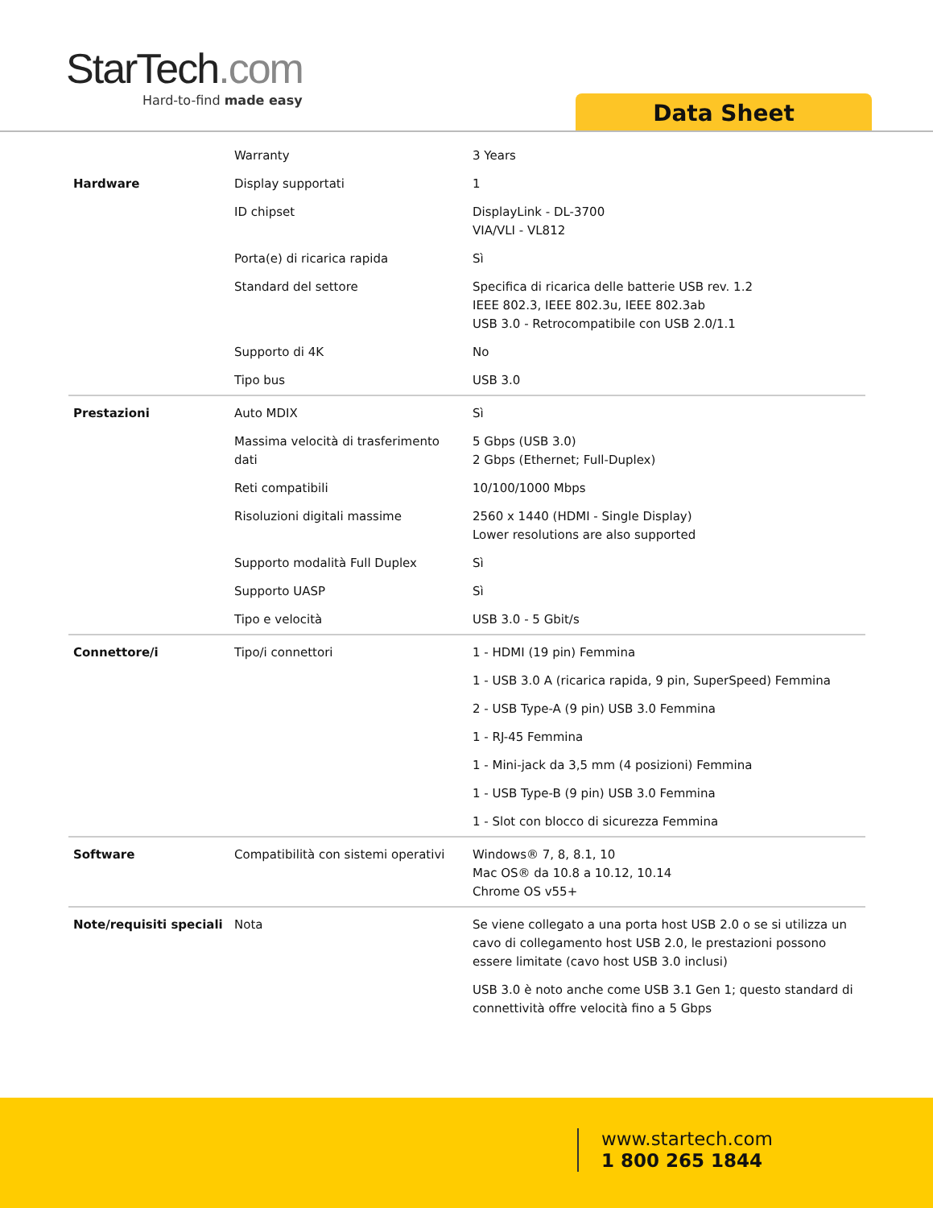StarTech.com
Hard-to-find made easy
Data Sheet
| | Warranty | 3 Years |
| Hardware | Display supportati | 1 |
| | ID chipset | DisplayLink - DL-3700 VIA/VLI - VL812 |
| | Porta(e) di ricarica rapida | Sì |
| | Standard del settore | Specifica di ricarica delle batterie USB rev. 1.2 IEEE 802.3, IEEE 802.3u, IEEE 802.3ab USB 3.0 - Retrocompatibile con USB 2.0/1.1 |
| | Supporto di 4K | No |
| | Tipo bus | USB 3.0 |
| Prestazioni | Auto MDIX | Sì |
| | Massima velocità di trasferimento dati | 5 Gbps (USB 3.0) 2 Gbps (Ethernet; Full-Duplex) |
| | Reti compatibili | 10/100/1000 Mbps |
| | Risoluzioni digitali massime | 2560 x 1440 (HDMI - Single Display) Lower resolutions are also supported |
| | Supporto modalità Full Duplex | Sì |
| | Supporto UASP | Sì |
| | Tipo e velocità | USB 3.0 - 5 Gbit/s |
| Connettore/i | Tipo/i connettori | 1 - HDMI (19 pin) Femmina |
| | | 1 - USB 3.0 A (ricarica rapida, 9 pin, SuperSpeed) Femmina |
| | | 2 - USB Type-A (9 pin) USB 3.0 Femmina |
| | | 1 - RJ-45 Femmina |
| | | 1 - Mini-jack da 3,5 mm (4 posizioni) Femmina |
| | | 1 - USB Type-B (9 pin) USB 3.0 Femmina |
| | | 1 - Slot con blocco di sicurezza Femmina |
| Software | Compatibilità con sistemi operativi | Windows® 7, 8, 8.1, 10 Mac OS® da 10.8 a 10.12, 10.14 Chrome OS v55+ |
| Note/requisiti speciali | Nota | Se viene collegato a una porta host USB 2.0 o se si utilizza un cavo di collegamento host USB 2.0, le prestazioni possono essere limitate (cavo host USB 3.0 inclusi) |
| | | USB 3.0 è noto anche come USB 3.1 Gen 1; questo standard di connettività offre velocità fino a 5 Gbps |
www.startech.com
1 800 265 1844